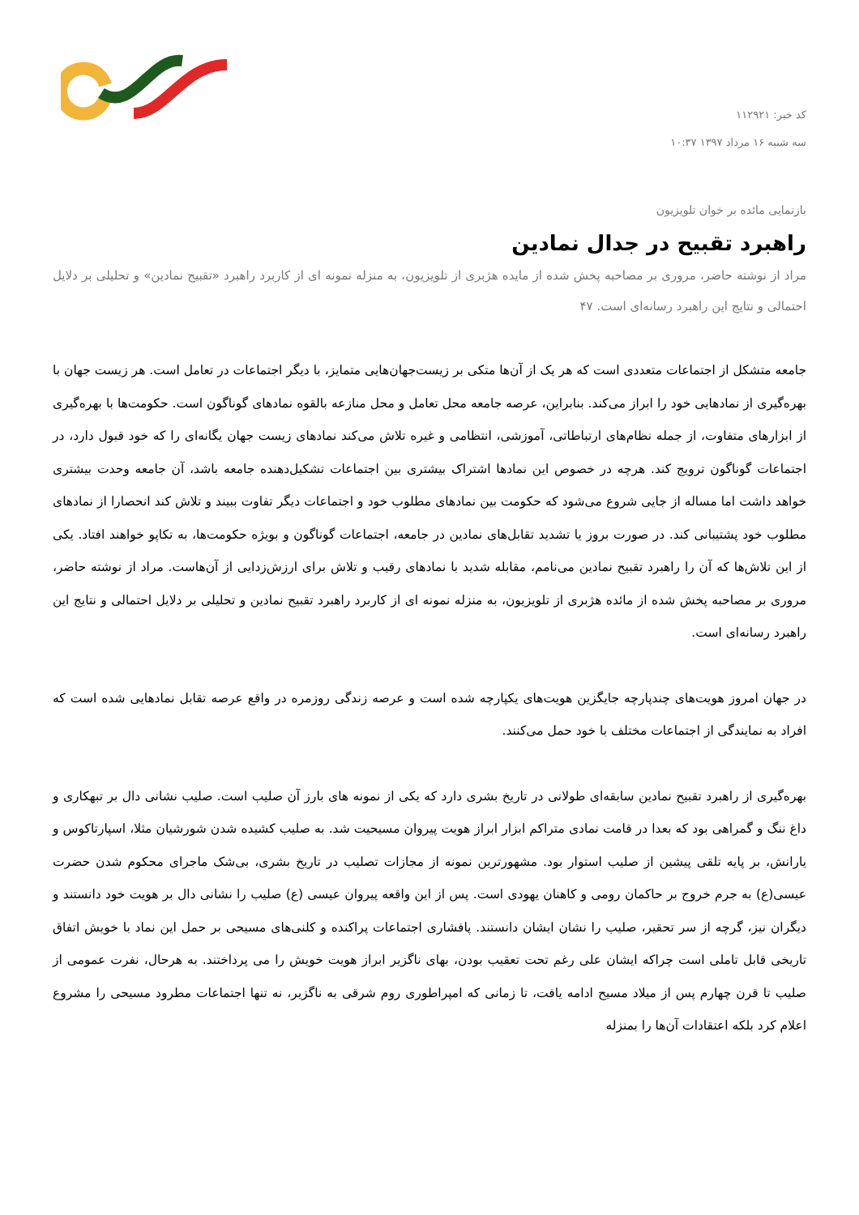کد خبر: ۱۱۲۹۲۱
سه شنبه ۱۶ مرداد ۱۳۹۷ ۱۰:۳۷
بازنمایی مائده بر خوان تلویزیون
راهبرد تقبیح در جدال نمادین
مراد از نوشته حاضر، مروری بر مصاحبه پخش شده از مایده هژبری از تلویزیون، به منزله نمونه ای از کاربرد راهبرد «تقبیح نمادین» و تحلیلی بر دلایل احتمالی و نتایج این راهبرد رسانه‌ای است. ۴۷
جامعه متشکل از اجتماعات متعددی است که هر یک از آن‌ها متکی بر زیست‌جهان‌هایی متمایز، با دیگر اجتماعات در تعامل است. هر زیست جهان با بهره‌گیری از نمادهایی خود را ابراز می‌کند. بنابراین، عرصه جامعه محل تعامل و محل منازعه بالقوه نمادهای گوناگون است. حکومت‌ها با بهره‌گیری از ابزارهای متفاوت، از جمله نظام‌های ارتباطاتی، آموزشی، انتظامی و غیره تلاش می‌کند نمادهای زیست جهان یگانه‌ای را که خود قبول دارد، در اجتماعات گوناگون ترویج کند. هرچه در خصوص این نمادها اشتراک بیشتری بین اجتماعات تشکیل‌دهنده جامعه باشد، آن جامعه وحدت بیشتری خواهد داشت اما مساله از جایی شروع می‌شود که حکومت بین نمادهای مطلوب خود و اجتماعات دیگر تفاوت ببیند و تلاش کند انحصارا از نمادهای مطلوب خود پشتیبانی کند. در صورت بروز یا تشدید تقابل‌های نمادین در جامعه، اجتماعات گوناگون و بویژه حکومت‌ها، به تکاپو خواهند افتاد. یکی از این تلاش‌ها که آن را راهبرد تقبیح نمادین می‌نامم، مقابله شدید با نمادهای رقیب و تلاش برای ارزش‌زدایی از آن‌هاست. مراد از نوشته حاضر، مروری بر مصاحبه پخش شده از مائده هژبری از تلویزیون، به منزله نمونه ای از کاربرد راهبرد تقبیح نمادین و تحلیلی بر دلایل احتمالی و نتایج این راهبرد رسانه‌ای است.
در جهان امروز هویت‌های چندپارچه جایگزین هویت‌های یکپارچه شده است و عرصه زندگی روزمره در واقع عرصه تقابل نمادهایی شده است که افراد به نمایندگی از اجتماعات مختلف با خود حمل می‌کنند.
بهره‌گیری از راهبرد تقبیح نمادین سابقه‌ای طولانی در تاریخ بشری دارد که یکی از نمونه های بارز آن صلیب است. صلیب نشانی دال بر تبهکاری و داغ ننگ و گمراهی بود که بعدا در قامت نمادی متراکم ابزار ابراز هویت پیروان مسیحیت شد. به صلیب کشیده شدن شورشیان مثلا، اسپارتاکوس و یارانش، بر پایه تلقی پیشین از صلیب استوار بود. مشهورترین نمونه از مجازات تصلیب در تاریخ بشری، بی‌شک ماجرای محکوم شدن حضرت عیسی(ع) به جرم خروج بر حاکمان رومی و کاهنان یهودی است. پس از این واقعه پیروان عیسی (ع) صلیب را نشانی دال بر هویت خود دانستند و دیگران نیز، گرچه از سر تحقیر، صلیب را نشان ایشان دانستند. پافشاری اجتماعات پراکنده و کلنی‌های مسیحی بر حمل این نماد با خویش اتفاق تاریخی قابل تاملی است چراکه ایشان علی رغم تحت تعقیب بودن، بهای ناگزیر ابراز هویت خویش را می پرداختند. به هرحال، نفرت عمومی از صلیب تا قرن چهارم پس از میلاد مسیح ادامه یافت، تا زمانی که امپراطوری روم شرقی به ناگزیر، نه تنها اجتماعات مطرود مسیحی را مشروع اعلام کرد بلکه اعتقادات آن‌ها را بمنزله